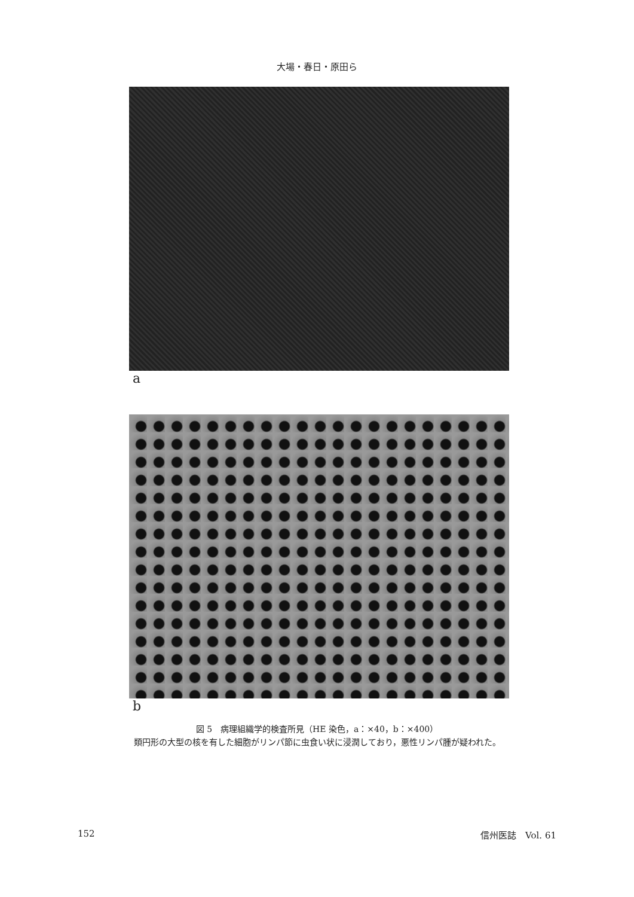大場・春日・原田ら
a
b
図 5　病理組織学的検査所見（HE 染色，a：×40，b：×400）
類円形の大型の核を有した細胞がリンパ節に虫食い状に浸潤しており，悪性リンパ腫が疑われた。
152 信州医誌　Vol. 61